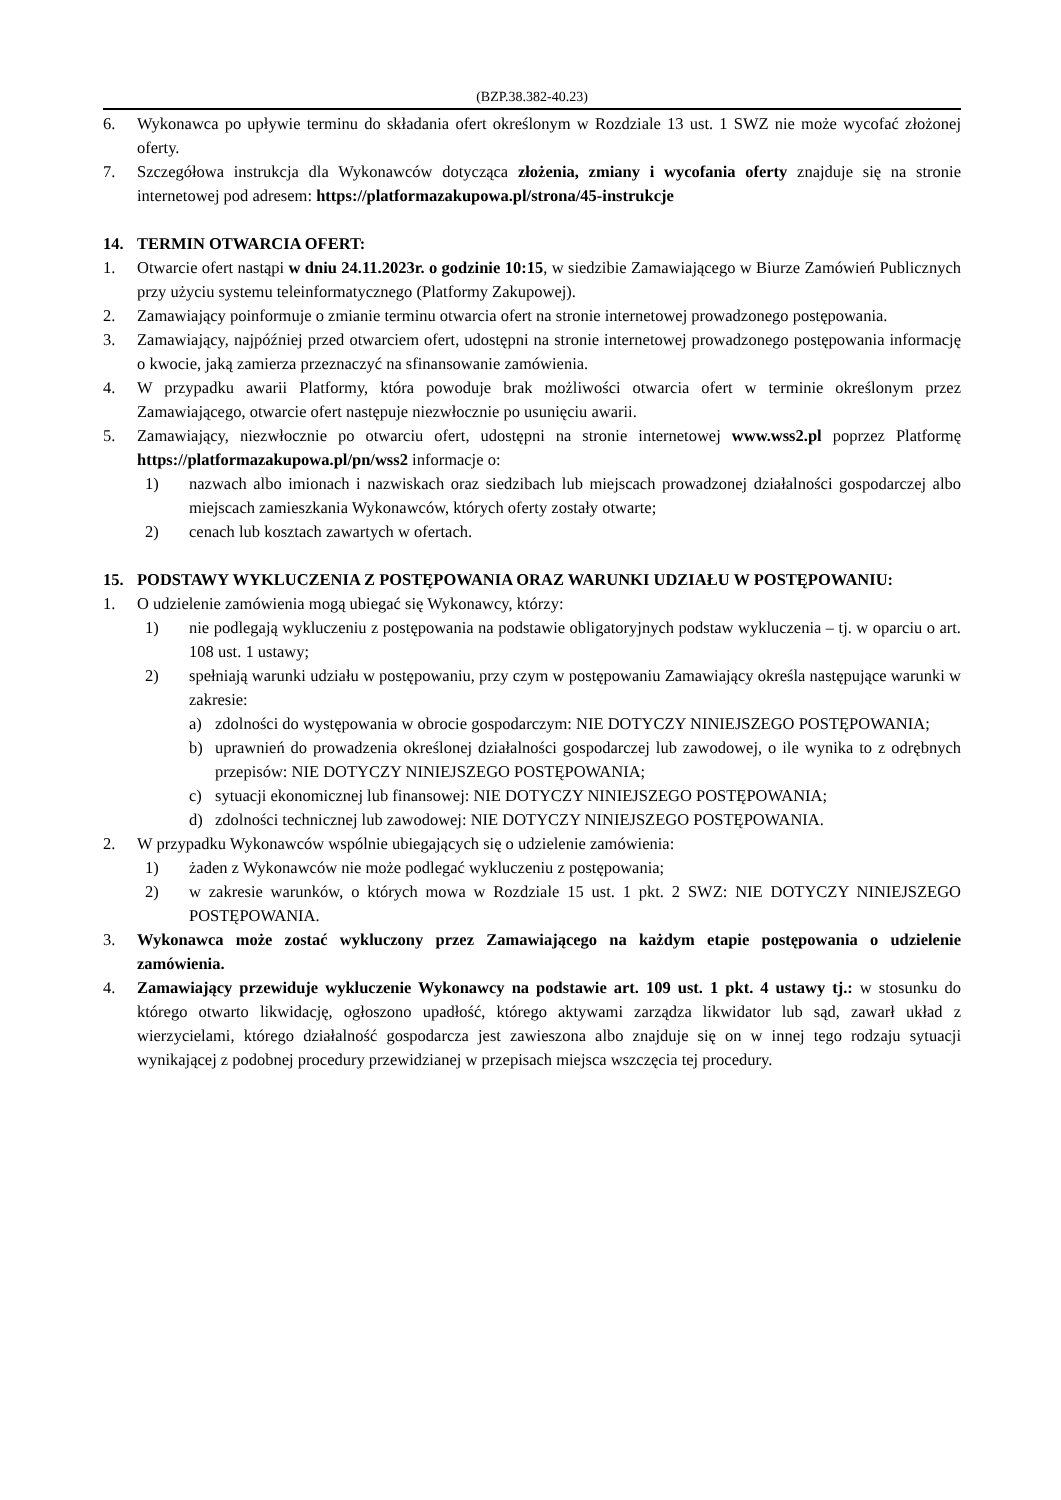(BZP.38.382-40.23)
6. Wykonawca po upływie terminu do składania ofert określonym w Rozdziale 13 ust. 1 SWZ nie może wycofać złożonej oferty.
7. Szczegółowa instrukcja dla Wykonawców dotycząca złożenia, zmiany i wycofania oferty znajduje się na stronie internetowej pod adresem: https://platformazakupowa.pl/strona/45-instrukcje
14. TERMIN OTWARCIA OFERT:
1. Otwarcie ofert nastąpi w dniu 24.11.2023r. o godzinie 10:15, w siedzibie Zamawiającego w Biurze Zamówień Publicznych przy użyciu systemu teleinformatycznego (Platformy Zakupowej).
2. Zamawiający poinformuje o zmianie terminu otwarcia ofert na stronie internetowej prowadzonego postępowania.
3. Zamawiający, najpóźniej przed otwarciem ofert, udostępni na stronie internetowej prowadzonego postępowania informację o kwocie, jaką zamierza przeznaczyć na sfinansowanie zamówienia.
4. W przypadku awarii Platformy, która powoduje brak możliwości otwarcia ofert w terminie określonym przez Zamawiającego, otwarcie ofert następuje niezwłocznie po usunięciu awarii.
5. Zamawiający, niezwłocznie po otwarciu ofert, udostępni na stronie internetowej www.wss2.pl poprzez Platformę https://platformazakupowa.pl/pn/wss2 informacje o:
1) nazwach albo imionach i nazwiskach oraz siedzibach lub miejscach prowadzonej działalności gospodarczej albo miejscach zamieszkania Wykonawców, których oferty zostały otwarte;
2) cenach lub kosztach zawartych w ofertach.
15. PODSTAWY WYKLUCZENIA Z POSTĘPOWANIA ORAZ WARUNKI UDZIAŁU W POSTĘPOWANIU:
1. O udzielenie zamówienia mogą ubiegać się Wykonawcy, którzy:
1) nie podlegają wykluczeniu z postępowania na podstawie obligatoryjnych podstaw wykluczenia – tj. w oparciu o art. 108 ust. 1 ustawy;
2) spełniają warunki udziału w postępowaniu, przy czym w postępowaniu Zamawiający określa następujące warunki w zakresie:
a) zdolności do występowania w obrocie gospodarczym: NIE DOTYCZY NINIEJSZEGO POSTĘPOWANIA;
b) uprawnień do prowadzenia określonej działalności gospodarczej lub zawodowej, o ile wynika to z odrębnych przepisów: NIE DOTYCZY NINIEJSZEGO POSTĘPOWANIA;
c) sytuacji ekonomicznej lub finansowej: NIE DOTYCZY NINIEJSZEGO POSTĘPOWANIA;
d) zdolności technicznej lub zawodowej: NIE DOTYCZY NINIEJSZEGO POSTĘPOWANIA.
2. W przypadku Wykonawców wspólnie ubiegających się o udzielenie zamówienia:
1) żaden z Wykonawców nie może podlegać wykluczeniu z postępowania;
2) w zakresie warunków, o których mowa w Rozdziale 15 ust. 1 pkt. 2 SWZ: NIE DOTYCZY NINIEJSZEGO POSTĘPOWANIA.
3. Wykonawca może zostać wykluczony przez Zamawiającego na każdym etapie postępowania o udzielenie zamówienia.
4. Zamawiający przewiduje wykluczenie Wykonawcy na podstawie art. 109 ust. 1 pkt. 4 ustawy tj.: w stosunku do którego otwarto likwidację, ogłoszono upadłość, którego aktywami zarządza likwidator lub sąd, zawarł układ z wierzycielami, którego działalność gospodarcza jest zawieszona albo znajduje się on w innej tego rodzaju sytuacji wynikającej z podobnej procedury przewidzianej w przepisach miejsca wszczęcia tej procedury.